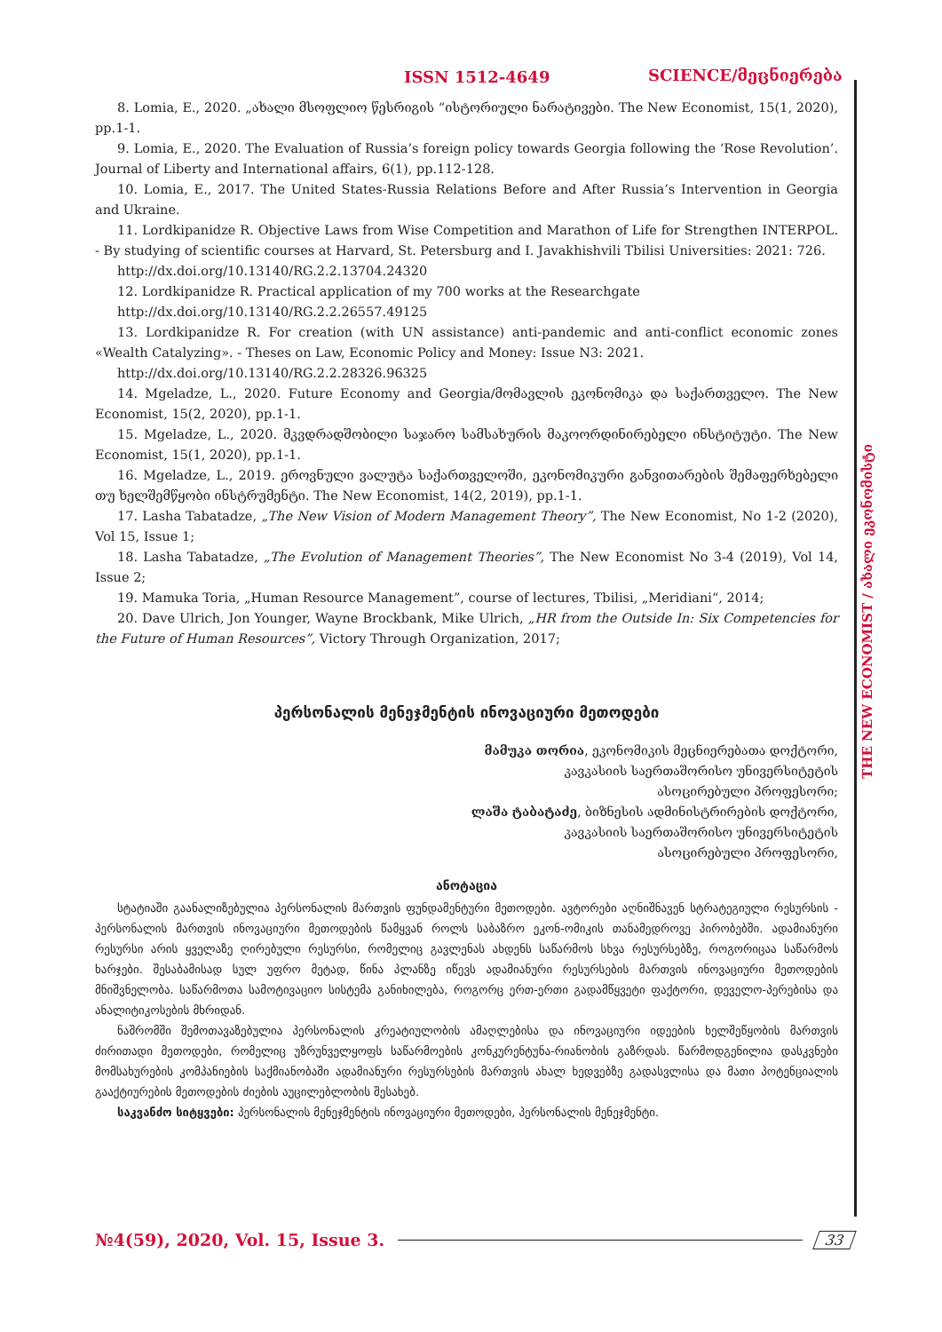ISSN 1512-4649 SCIENCE/მეცნიერება
THE NEW ECONOMIST / ახალი ეკონომისტი
8. Lomia, E., 2020. „ახალი მსოფლიო წესრიგის “ისტორიული ნარატივები. The New Economist, 15(1, 2020), pp.1-1.
9. Lomia, E., 2020. The Evaluation of Russia’s foreign policy towards Georgia following the ‘Rose Revolution’. Journal of Liberty and International affairs, 6(1), pp.112-128.
10. Lomia, E., 2017. The United States-Russia Relations Before and After Russia’s Intervention in Georgia and Ukraine.
11. Lordkipanidze R. Objective Laws from Wise Competition and Marathon of Life for Strengthen INTERPOL. - By studying of scientific courses at Harvard, St. Petersburg and I. Javakhishvili Tbilisi Universities: 2021: 726.
http://dx.doi.org/10.13140/RG.2.2.13704.24320
12. Lordkipanidze R. Practical application of my 700 works at the Researchgate
http://dx.doi.org/10.13140/RG.2.2.26557.49125
13. Lordkipanidze R. For creation (with UN assistance) anti-pandemic and anti-conflict economic zones «Wealth Catalyzing». - Theses on Law, Economic Policy and Money: Issue N3: 2021.
http://dx.doi.org/10.13140/RG.2.2.28326.96325
14. Mgeladze, L., 2020. Future Economy and Georgia/მომავლის ეკონომიკა და საქართველო. The New Economist, 15(2, 2020), pp.1-1.
15. Mgeladze, L., 2020. მკვდრადშობილი საჯარო სამსახურის მაკოორდინირებელი ინსტიტუტი. The New Economist, 15(1, 2020), pp.1-1.
16. Mgeladze, L., 2019. ეროვნული ვალუტა საქართველოში, ეკონომიკური განვითარების შემაფერხებელი თუ ხელშემწყობი ინსტრუმენტი. The New Economist, 14(2, 2019), pp.1-1.
17. Lasha Tabatadze, „The New Vision of Modern Management Theory”, The New Economist, No 1-2 (2020), Vol 15, Issue 1;
18. Lasha Tabatadze, „The Evolution of Management Theories”, The New Economist No 3-4 (2019), Vol 14, Issue 2;
19. Mamuka Toria, „Human Resource Management”, course of lectures, Tbilisi, „Meridiani“, 2014;
20. Dave Ulrich, Jon Younger, Wayne Brockbank, Mike Ulrich, „HR from the Outside In: Six Competencies for the Future of Human Resources”, Victory Through Organization, 2017;
პერსონალის მენეჯმენტის ინოვაციური მეთოდები
მამუკა თორია, ეკონომიკის მეცნიერებათა დოქტორი,
კავკასიის საერთაშორისო უნივერსიტეტის
ასოცირებული პროფესორი;
ლაშა ტაბატაძე, ბიზნესის ადმინისტრირების დოქტორი,
კავკასიის საერთაშორისო უნივერსიტეტის
ასოცირებული პროფესორი,
ანოტაცია
სტატიაში გაანალიზებულია პერსონალის მართვის ფუნდამენტური მეთოდები. ავტორები აღნიშნავენ სტრატეგიული რესურსის - პერსონალის მართვის ინოვაციური მეთოდების წამყვან როლს საბაზრო ეკონ-ომიკის თანამედროვე პირობებში. ადამიანური რესურსი არის ყველაზე ღირებული რესურსი, რომელიც გავლენას ახდენს საწარმოს სხვა რესურსებზე, როგორიცაა საწარმოს ხარჯები. შესაბამისად სულ უფრო მეტად, წინა პლანზე იწევს ადამიანური რესურსების მართვის ინოვაციური მეთოდების მნიშვნელობა. საწარმოთა სამოტივაციო სისტემა განიხილება, როგორც ერთ-ერთი გადამწყვეტი ფაქტორი, დეველო-პერებისა და ანალიტიკოსების მხრიდან.
ნაშრომში შემოთავაზებულია პერსონალის კრეატიულობის ამაღლებისა და ინოვაციური იდეების ხელშეწყობის მართვის ძირითადი მეთოდები, რომელიც უზრუნველყოფს საწარმოების კონკურენტუნა-რიანობის გაზრდას. წარმოდგენილია დასკვნები მომსახურების კომპანიების საქმიანობაში ადამიანური რესურსების მართვის ახალ ხედვებზე გადასვლისა და მათი პოტენციალის გააქტიურების მეთოდების ძიების აუცილებლობის შესახებ.
საკვანძო სიტყვები: პერსონალის მენეჯმენტის ინოვაციური მეთოდები, პერსონალის მენეჯმენტი.
№4(59), 2020, Vol. 15, Issue 3. 33